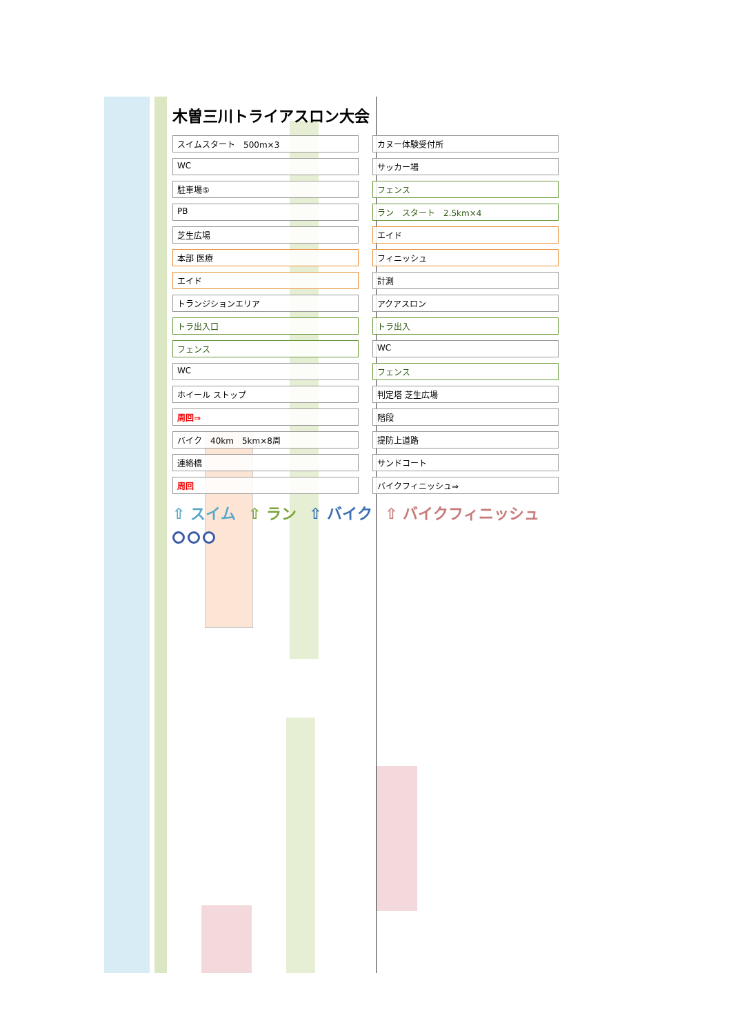木曽三川トライアスロン大会
スイムスタート　500m×3
カヌー体験受付所
WC
サッカー場
駐車場⑤
フェンス
PB
ラン　スタート　2.5km×4
芝生広場
エイド
本部 医療
フィニッシュ
エイド
計測
トランジションエリア
アクアスロン
トラ出入口
トラ出入
フェンス
WC
WC
フェンス
ホイール ストップ
判定塔 芝生広場
周回⇒
階段
バイク　40km　5km×8周
提防上道路
連絡橋
サンドコート
周回
バイクフィニッシュ⇒
⇧ スイム ⇧ ラン ⇧ バイク ⇧ バイクフィニッシュ